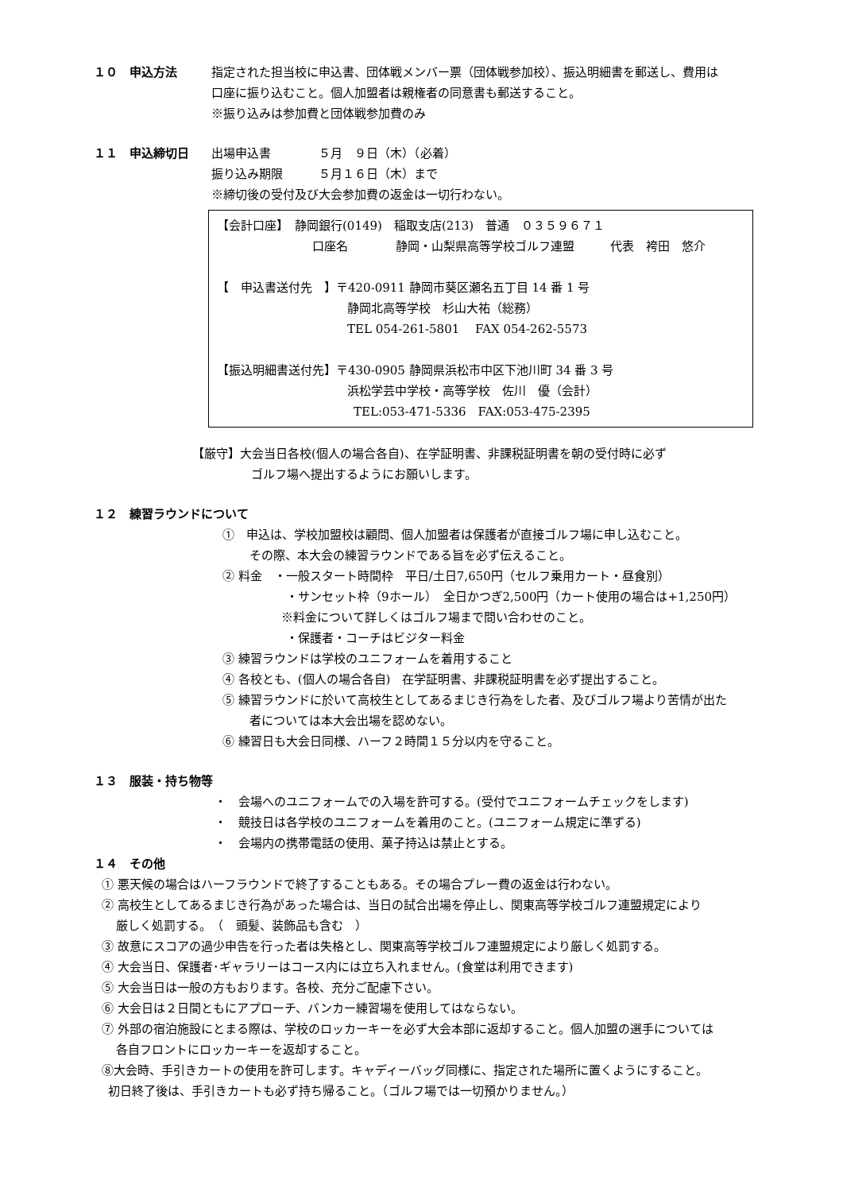１０　申込方法 指定された担当校に申込書、団体戦メンバー票（団体戦参加校）、振込明細書を郵送し、費用は
口座に振り込むこと。個人加盟者は親権者の同意書も郵送すること。
※振り込みは参加費と団体戦参加費のみ
１１　申込締切日 出場申込書　　　　５月　９日（木）（必着）
振り込み期限　　　５月１６日（木）まで
※締切後の受付及び大会参加費の返金は一切行わない。
【会計口座】　静岡銀行(0149)　稲取支店(213)　普通　０３５９６７１
口座名　　　　静岡・山梨県高等学校ゴルフ連盟　　　代表　袴田　悠介
【　申込書送付先　】〒420-0911 静岡市葵区瀬名五丁目 14 番 1 号
静岡北高等学校　杉山大祐（総務）
TEL 054-261-5801　 FAX 054-262-5573
【振込明細書送付先】〒430-0905 静岡県浜松市中区下池川町 34 番 3 号
浜松学芸中学校・高等学校　佐川　優（会計）
TEL:053-471-5336　FAX:053-475-2395
【厳守】大会当日各校(個人の場合各自)、在学証明書、非課税証明書を朝の受付時に必ず
ゴルフ場へ提出するようにお願いします。
１２　練習ラウンドについて
①　申込は、学校加盟校は顧問、個人加盟者は保護者が直接ゴルフ場に申し込むこと。
その際、本大会の練習ラウンドである旨を必ず伝えること。
② 料金　・一般スタート時間枠　平日/土日7,650円（セルフ乗用カート・昼食別）
・サンセット枠（9ホール）　全日かつぎ2,500円（カート使用の場合は+1,250円）
※料金について詳しくはゴルフ場まで問い合わせのこと。
・保護者・コーチはビジター料金
③ 練習ラウンドは学校のユニフォームを着用すること
④ 各校とも、(個人の場合各自)　在学証明書、非課税証明書を必ず提出すること。
⑤ 練習ラウンドに於いて高校生としてあるまじき行為をした者、及びゴルフ場より苦情が出た
者については本大会出場を認めない。
⑥ 練習日も大会日同様、ハーフ２時間１５分以内を守ること。
１３　服装・持ち物等
・　会場へのユニフォームでの入場を許可する。(受付でユニフォームチェックをします)
・　競技日は各学校のユニフォームを着用のこと。(ユニフォーム規定に準ずる)
・　会場内の携帯電話の使用、菓子持込は禁止とする。
１４　その他
① 悪天候の場合はハーフラウンドで終了することもある。その場合プレー費の返金は行わない。
② 高校生としてあるまじき行為があった場合は、当日の試合出場を停止し、関東高等学校ゴルフ連盟規定により
厳しく処罰する。　（　頭髪、装飾品も含む　）
③ 故意にスコアの過少申告を行った者は失格とし、関東高等学校ゴルフ連盟規定により厳しく処罰する。
④ 大会当日、保護者･ギャラリーはコース内には立ち入れません。(食堂は利用できます)
⑤ 大会当日は一般の方もおります。各校、充分ご配慮下さい。
⑥ 大会日は２日間ともにアプローチ、バンカー練習場を使用してはならない。
⑦ 外部の宿泊施設にとまる際は、学校のロッカーキーを必ず大会本部に返却すること。個人加盟の選手については
各自フロントにロッカーキーを返却すること。
⑧大会時、手引きカートの使用を許可します。キャディーバッグ同様に、指定された場所に置くようにすること。
初日終了後は、手引きカートも必ず持ち帰ること。（ゴルフ場では一切預かりません。）